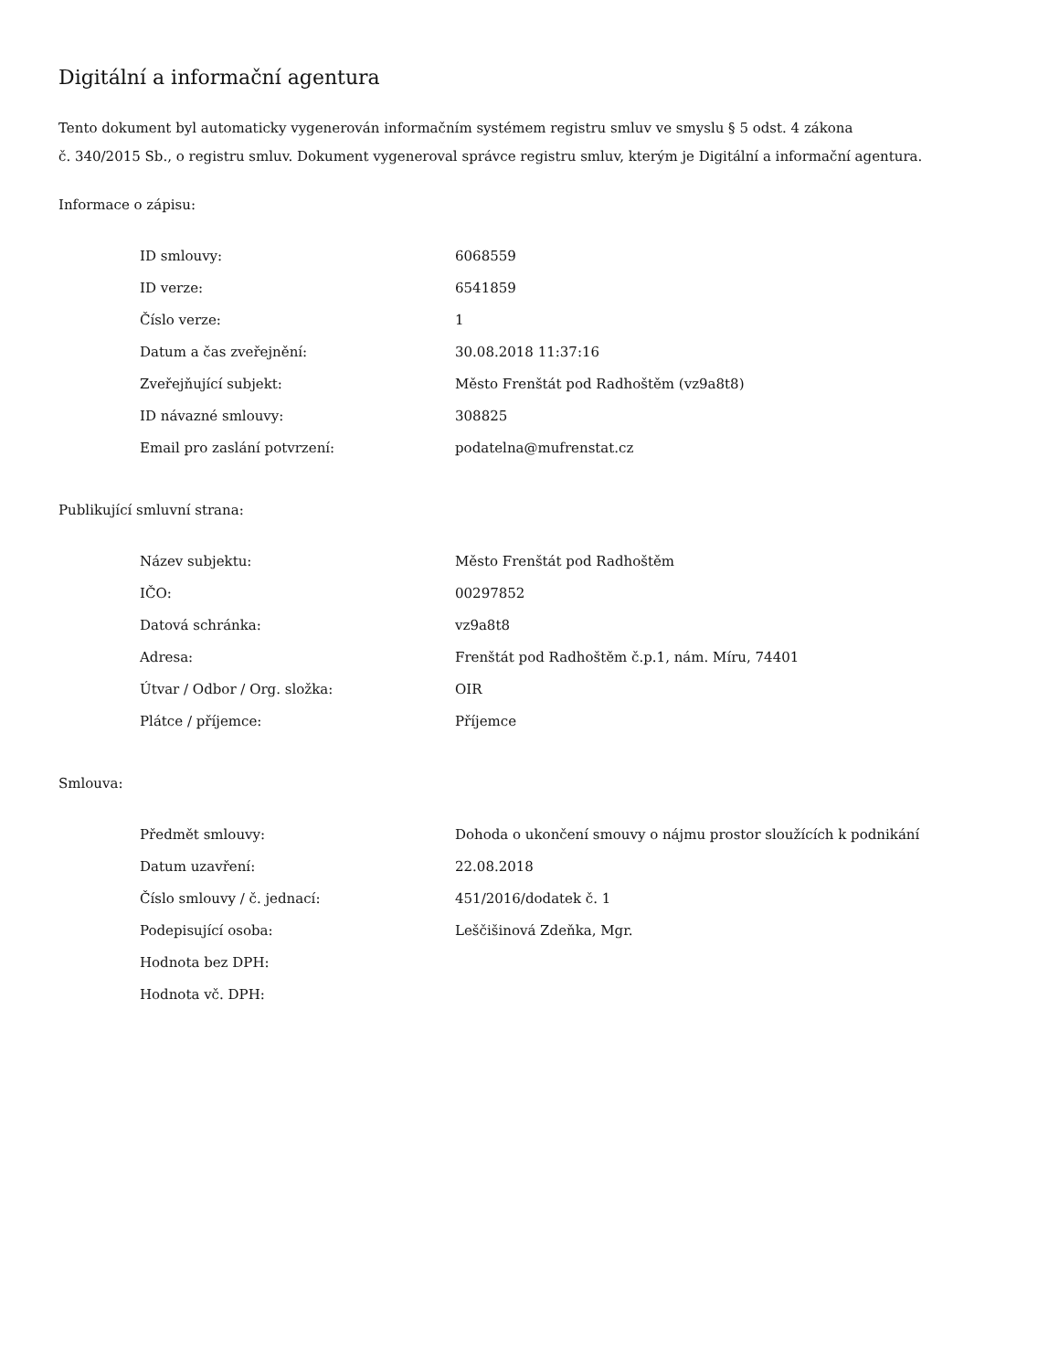Digitální a informační agentura
Tento dokument byl automaticky vygenerován informačním systémem registru smluv ve smyslu § 5 odst. 4 zákona
č. 340/2015 Sb., o registru smluv. Dokument vygeneroval správce registru smluv, kterým je Digitální a informační agentura.
Informace o zápisu:
| ID smlouvy: | 6068559 |
| ID verze: | 6541859 |
| Číslo verze: | 1 |
| Datum a čas zveřejnění: | 30.08.2018 11:37:16 |
| Zveřejňující subjekt: | Město Frenštát pod Radhoštěm (vz9a8t8) |
| ID návazné smlouvy: | 308825 |
| Email pro zaslání potvrzení: | podatelna@mufrenstat.cz |
Publikující smluvní strana:
| Název subjektu: | Město Frenštát pod Radhoštěm |
| IČO: | 00297852 |
| Datová schránka: | vz9a8t8 |
| Adresa: | Frenštát pod Radhoštěm č.p.1, nám. Míru, 74401 |
| Útvar / Odbor / Org. složka: | OIR |
| Plátce / příjemce: | Příjemce |
Smlouva:
| Předmět smlouvy: | Dohoda o ukončení smouvy o nájmu prostor sloužících k podnikání |
| Datum uzavření: | 22.08.2018 |
| Číslo smlouvy / č. jednací: | 451/2016/dodatek č. 1 |
| Podepisující osoba: | Leščišinová Zdeňka, Mgr. |
| Hodnota bez DPH: | |
| Hodnota vč. DPH: | |